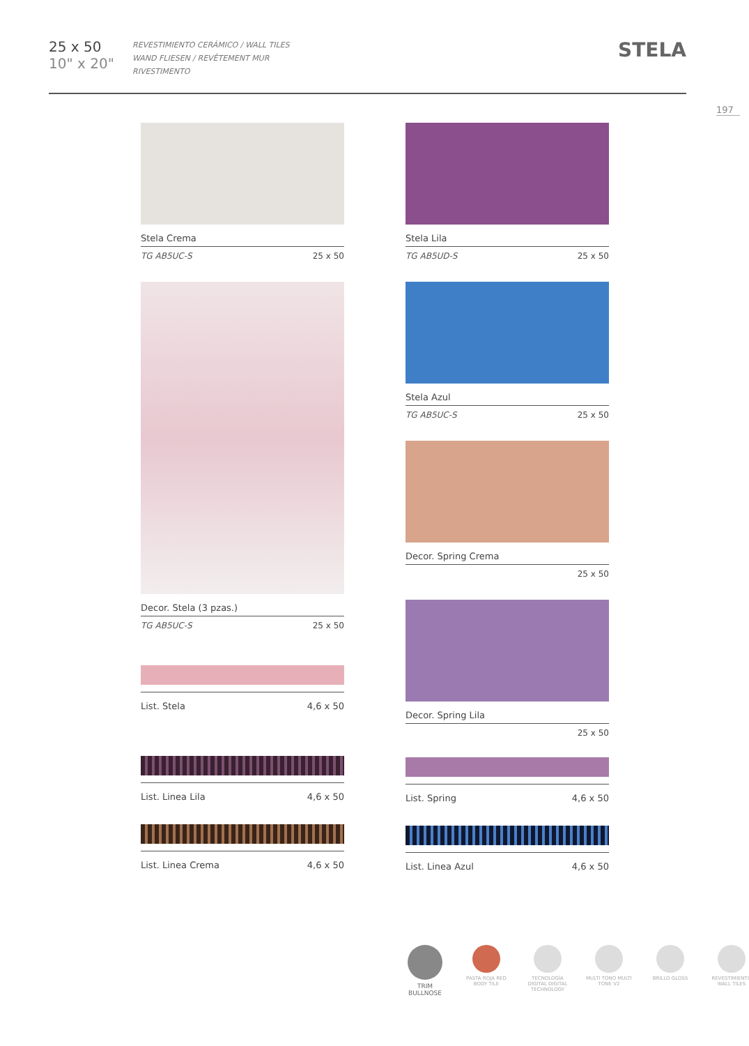25 x 50
10" x 20"
REVESTIMIENTO CERÁMICO / WALL TILES
WAND FLIESEN / REVÊTEMENT MUR
RIVESTIMENTO
STELA
197
Stela Crema
TG AB5UC-S 25 x 50
Decor. Stela (3 pzas.)
TG AB5UC-S 25 x 50
List. Stela 4,6 x 50
List. Linea Lila 4,6 x 50
List. Linea Crema 4,6 x 50
Stela Lila
TG AB5UD-S 25 x 50
Stela Azul
TG AB5UC-S 25 x 50
Decor. Spring Crema
25 x 50
Decor. Spring Lila
25 x 50
List. Spring 4,6 x 50
List. Linea Azul 4,6 x 50
TRIM BULLNOSE
PASTA ROJA RED BODY TILE
TECNOLOGÍA DIGITAL DIGITAL TECHNOLOGY
MULTI TONO MULTI TONE V2
BRILLO GLOSS REVESTIMIENTO WALL TILES